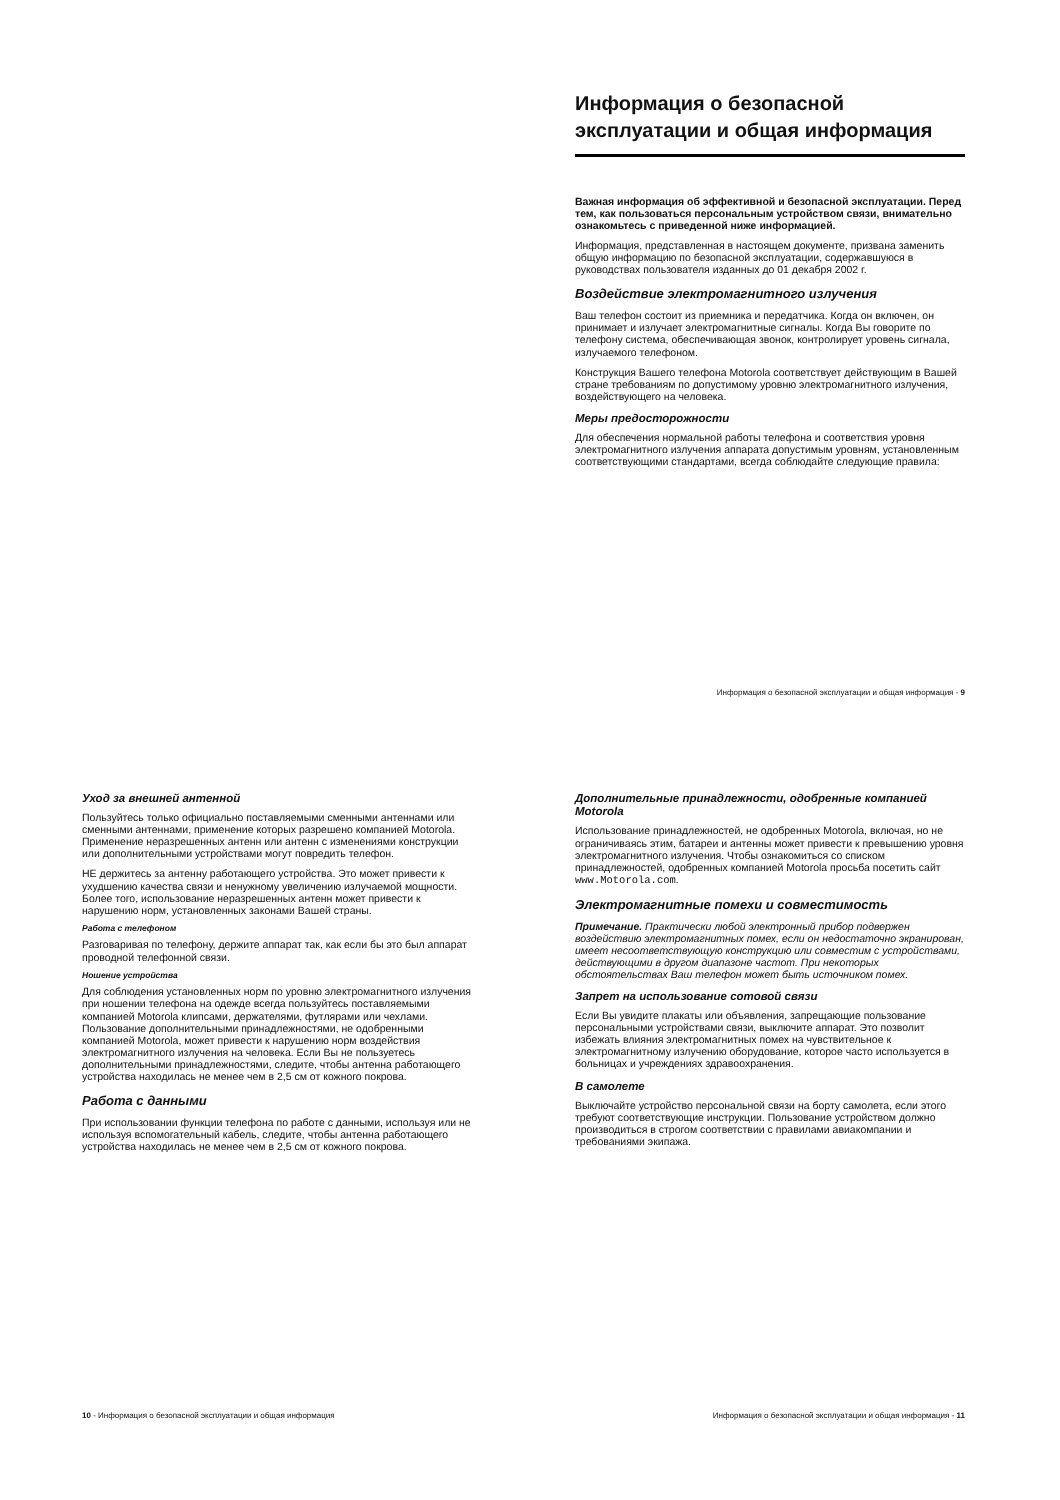Информация о безопасной эксплуатации и общая информация
Важная информация об эффективной и безопасной эксплуатации. Перед тем, как пользоваться персональным устройством связи, внимательно ознакомьтесь с приведенной ниже информацией.
Информация, представленная в настоящем документе, призвана заменить общую информацию по безопасной эксплуатации, содержавшуюся в руководствах пользователя изданных до 01 декабря 2002 г.
Воздействие электромагнитного излучения
Ваш телефон состоит из приемника и передатчика. Когда он включен, он принимает и излучает электромагнитные сигналы. Когда Вы говорите по телефону система, обеспечивающая звонок, контролирует уровень сигнала, излучаемого телефоном.
Конструкция Вашего телефона Motorola соответствует действующим в Вашей стране требованиям по допустимому уровню электромагнитного излучения, воздействующего на человека.
Меры предосторожности
Для обеспечения нормальной работы телефона и соответствия уровня электромагнитного излучения аппарата допустимым уровням, установленным соответствующими стандартами, всегда соблюдайте следующие правила:
Информация о безопасной эксплуатации и общая информация - 9
Уход за внешней антенной
Пользуйтесь только официально поставляемыми сменными антеннами или сменными антеннами, применение которых разрешено компанией Motorola. Применение неразрешенных антенн или антенн с изменениями конструкции или дополнительными устройствами могут повредить телефон.
НЕ держитесь за антенну работающего устройства. Это может привести к ухудшению качества связи и ненужному увеличению излучаемой мощности. Более того, использование неразрешенных антенн может привести к нарушению норм, установленных законами Вашей страны.
Работа с телефоном
Разговаривая по телефону, держите аппарат так, как если бы это был аппарат проводной телефонной связи.
Ношение устройства
Для соблюдения установленных норм по уровню электромагнитного излучения при ношении телефона на одежде всегда пользуйтесь поставляемыми компанией Motorola клипсами, держателями, футлярами или чехлами. Пользование дополнительными принадлежностями, не одобренными компанией Motorola, может привести к нарушению норм воздействия электромагнитного излучения на человека. Если Вы не пользуетесь дополнительными принадлежностями, следите, чтобы антенна работающего устройства находилась не менее чем в 2,5 см от кожного покрова.
Работа с данными
При использовании функции телефона по работе с данными, используя или не используя вспомогательный кабель, следите, чтобы антенна работающего устройства находилась не менее чем в 2,5 см от кожного покрова.
10 - Информация о безопасной эксплуатации и общая информация
Дополнительные принадлежности, одобренные компанией Motorola
Использование принадлежностей, не одобренных Motorola, включая, но не ограничиваясь этим, батареи и антенны может привести к превышению уровня электромагнитного излучения. Чтобы ознакомиться со списком принадлежностей, одобренных компанией Motorola просьба посетить сайт www.Motorola.com.
Электромагнитные помехи и совместимость
Примечание. Практически любой электронный прибор подвержен воздействию электромагнитных помех, если он недостаточно экранирован, имеет несоответствующую конструкцию или совместим с устройствами, действующими в другом диапазоне частот. При некоторых обстоятельствах Ваш телефон может быть источником помех.
Запрет на использование сотовой связи
Если Вы увидите плакаты или объявления, запрещающие пользование персональными устройствами связи, выключите аппарат. Это позволит избежать влияния электромагнитных помех на чувствительное к электромагнитному излучению оборудование, которое часто используется в больницах и учреждениях здравоохранения.
В самолете
Выключайте устройство персональной связи на борту самолета, если этого требуют соответствующие инструкции. Пользование устройством должно производиться в строгом соответствии с правилами авиакомпании и требованиями экипажа.
Информация о безопасной эксплуатации и общая информация - 11